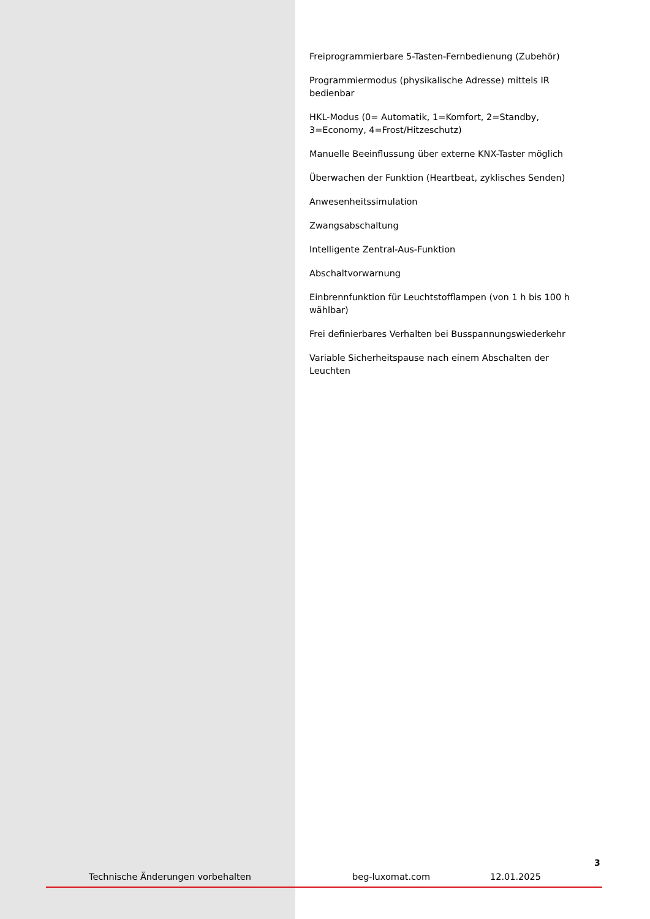Freiprogrammierbare 5-Tasten-Fernbedienung (Zubehör)
Programmiermodus (physikalische Adresse) mittels IR bedienbar
HKL-Modus (0= Automatik, 1=Komfort, 2=Standby, 3=Economy, 4=Frost/Hitzeschutz)
Manuelle Beeinflussung über externe KNX-Taster möglich
Überwachen der Funktion (Heartbeat, zyklisches Senden)
Anwesenheitssimulation
Zwangsabschaltung
Intelligente Zentral-Aus-Funktion
Abschaltvorwarnung
Einbrennfunktion für Leuchtstofflampen (von 1 h bis 100 h wählbar)
Frei definierbares Verhalten bei Busspannungswiederkehr
Variable Sicherheitspause nach einem Abschalten der Leuchten
3
Technische Änderungen vorbehalten beg-luxomat.com 12.01.2025